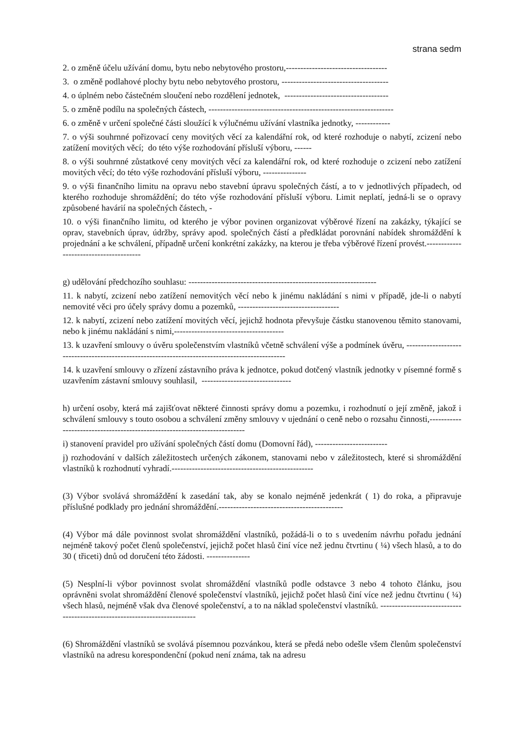strana sedm
2. o změně účelu užívání domu, bytu nebo nebytového prostoru,-----------------------------------
3. o změně podlahové plochy bytu nebo nebytového prostoru, -------------------------------------
4. o úplném nebo částečném sloučení nebo rozdělení jednotek, ------------------------------------
5. o změně podílu na společných částech, ----------------------------------------------------------------
6. o změně v určení společné části sloužící k výlučnému užívání vlastníka jednotky, ------------
7. o výši souhrnné pořizovací ceny movitých věcí za kalendářní rok, od které rozhoduje o nabytí, zcizení nebo zatížení movitých věcí; do této výše rozhodování přísluší výboru, ------
8. o výši souhrnné zůstatkové ceny movitých věcí za kalendářní rok, od které rozhoduje o zcizení nebo zatížení movitých věcí; do této výše rozhodování přísluší výboru, ---------------
9. o výši finančního limitu na opravu nebo stavební úpravu společných částí, a to v jednotlivých případech, od kterého rozhoduje shromáždění; do této výše rozhodování přísluší výboru. Limit neplatí, jedná-li se o opravy způsobené havárií na společných částech, -
10. o výši finančního limitu, od kterého je výbor povinen organizovat výběrové řízení na zakázky, týkající se oprav, stavebních úprav, údržby, správy apod. společných částí a předkládat porovnání nabídek shromáždění k projednání a ke schválení, případně určení konkrétní zakázky, na kterou je třeba výběrové řízení provést.---------------------------------------
g) udělování předchozího souhlasu: -----------------------------------------------------------------
11. k nabytí, zcizení nebo zatížení nemovitých věcí nebo k jinému nakládání s nimi v případě, jde-li o nabytí nemovité věci pro účely správy domu a pozemků, -----------------------------------
12. k nabytí, zcizení nebo zatížení movitých věcí, jejichž hodnota převyšuje částku stanovenou těmito stanovami, nebo k jinému nakládání s nimi,--------------------------------------
13. k uzavření smlouvy o úvěru společenstvím vlastníků včetně schválení výše a podmínek úvěru, ------------------------------------------------------------------------------------------------
14. k uzavření smlouvy o zřízení zástavního práva k jednotce, pokud dotčený vlastník jednotky v písemné formě s uzavřením zástavní smlouvy souhlasil, -------------------------------
h) určení osoby, která má zajišťovat některé činnosti správy domu a pozemku, i rozhodnutí o její změně, jakož i schválení smlouvy s touto osobou a schválení změny smlouvy v ujednání o ceně nebo o rozsahu činnosti,--------------------------------------------------------------------------
i) stanovení pravidel pro užívání společných částí domu (Domovní řád), -------------------------
j) rozhodování v dalších záležitostech určených zákonem, stanovami nebo v záležitostech, které si shromáždění vlastníků k rozhodnutí vyhradí.-------------------------------------------------
(3) Výbor svolává shromáždění k zasedání tak, aby se konalo nejméně jedenkrát ( 1) do roka, a připravuje příslušné podklady pro jednání shromáždění.-------------------------------------------
(4) Výbor má dále povinnost svolat shromáždění vlastníků, požádá-li o to s uvedením návrhu pořadu jednání nejméně takový počet členů společenství, jejichž počet hlasů činí více než jednu čtvrtinu ( ¼) všech hlasů, a to do 30 ( třiceti) dnů od doručení této žádosti. ---------------
(5) Nesplní-li výbor povinnost svolat shromáždění vlastníků podle odstavce 3 nebo 4 tohoto článku, jsou oprávněni svolat shromáždění členové společenství vlastníků, jejichž počet hlasů činí více než jednu čtvrtinu ( ¼) všech hlasů, nejméně však dva členové společenství, a to na náklad společenství vlastníků. --------------------------------------------------------------------------
(6) Shromáždění vlastníků se svolává písemnou pozvánkou, která se předá nebo odešle všem členům společenství vlastníků na adresu korespondenční (pokud není známa, tak na adresu